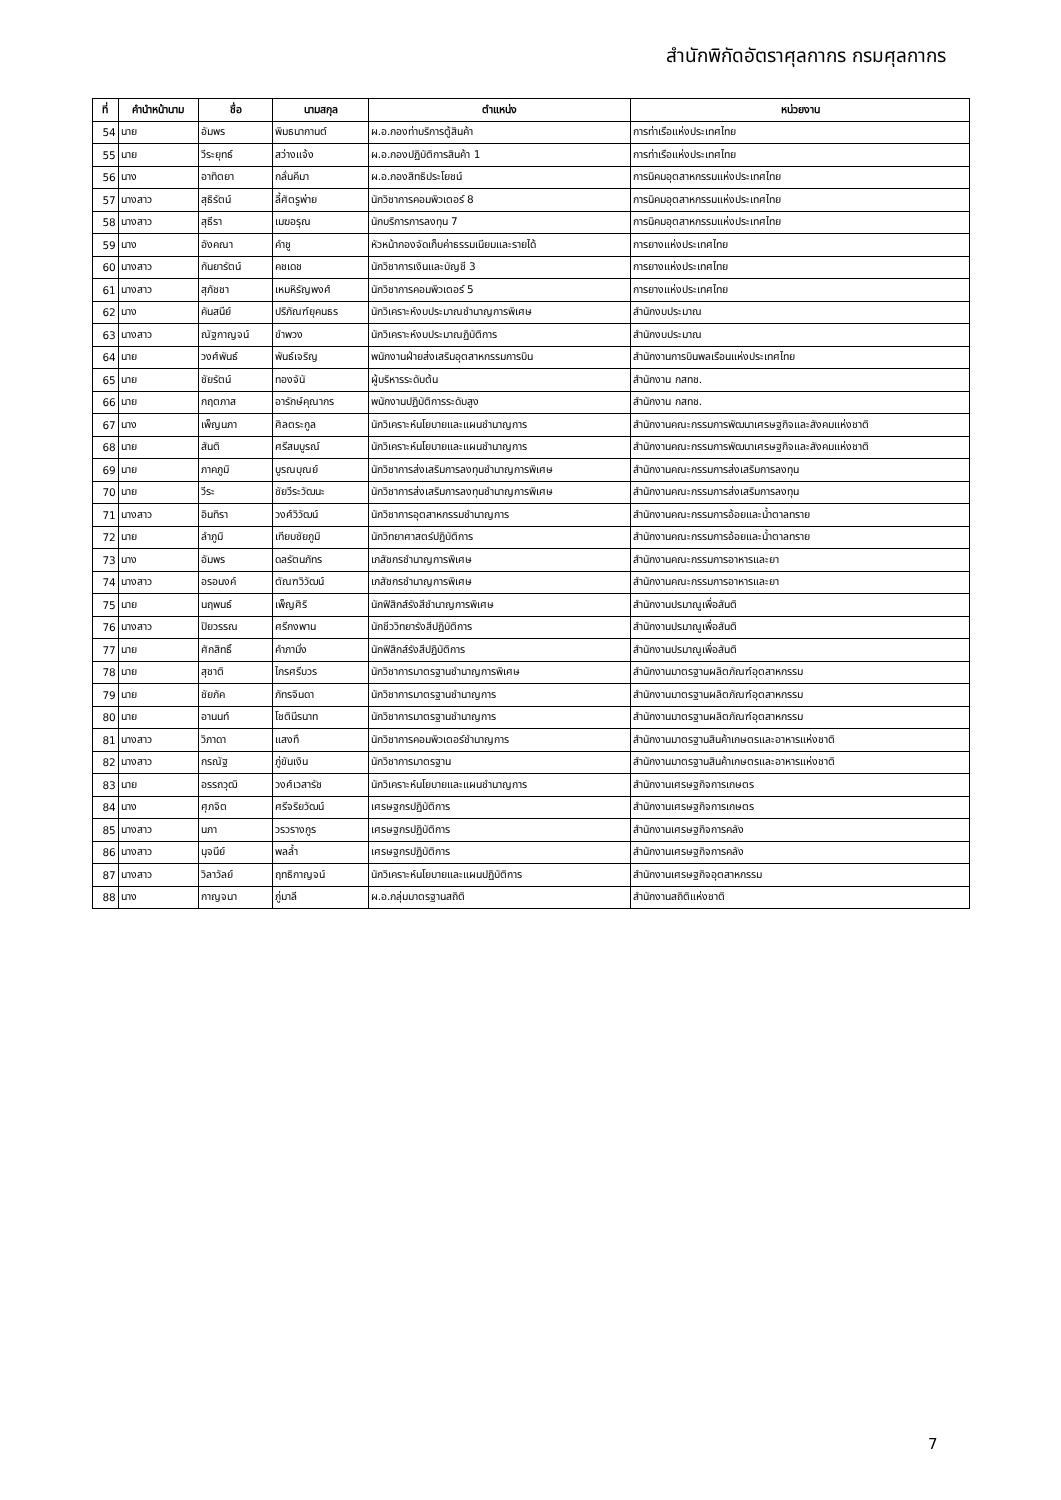สำนักพิกัดอัตราศุลกากร กรมศุลกากร
| ที่ | คำนำหน้านาม | ชื่อ | นามสกุล | ตำแหน่ง | หน่วยงาน |
| --- | --- | --- | --- | --- | --- |
| 54 | นาย | อัมพร | พิมธนากานต์ | ผ.อ.กองท่าบริการตู้สินค้า | การท่าเรือแห่งประเทศไทย |
| 55 | นาย | วีระยุทธ์ | สว่างแจ้ง | ผ.อ.กองปฏิบัติการสินค้า 1 | การท่าเรือแห่งประเทศไทย |
| 56 | นาง | อาทิตยา | กลั่นคีมา | ผ.อ.กองสิทธิประโยชน์ | การนิคมอุตสาหกรรมแห่งประเทศไทย |
| 57 | นางสาว | สุธิรัตน์ | ลี้ศัตรูพ่าย | นักวิชาการคอมพิวเตอร์ 8 | การนิคมอุตสาหกรรมแห่งประเทศไทย |
| 58 | นางสาว | สุธีรา | เมฆอรุณ | นักบริการการลงทุน 7 | การนิคมอุตสาหกรรมแห่งประเทศไทย |
| 59 | นาง | อังคณา | คำชู | หัวหน้ากองจัดเก็บค่าธรรมเนียมและรายได้ | การยางแห่งประเทศไทย |
| 60 | นางสาว | กันยารัตน์ | คชเดช | นักวิชาการเงินและบัญชี 3 | การยางแห่งประเทศไทย |
| 61 | นางสาว | สุภัชชา | เหมหิรัญพงศ์ | นักวิชาการคอมพิวเตอร์ 5 | การยางแห่งประเทศไทย |
| 62 | นาง | คันสนีย์ | ปริภัณฑ์ยุคนธร | นักวิเคราะห์งบประมาณชำนาญการพิเศษ | สำนักงบประมาณ |
| 63 | นางสาว | ณัฐกาญจน์ | ขำพวง | นักวิเคราะห์งบประมาณฏิบัติการ | สำนักงบประมาณ |
| 64 | นาย | วงศ์พันธ์ | พันธ์เจริญ | พนักงานฝ่ายส่งเสริมอุตสาหกรรมการบิน | สำนักงานการบินพลเรือนแห่งประเทศไทย |
| 65 | นาย | ชัยรัตน์ | ทองจันั | ผู้บริหารระดับต้น | สำนักงาน กสทช. |
| 66 | นาย | กฤตภาส | อารักษ์คุณากร | พนักงานปฏิบัติการระดับสูง | สำนักงาน กสทช. |
| 67 | นาง | เพ็ญนภา | ศิลตระกูล | นักวิเคราะห์นโยบายและแผนชำนาญการ | สำนักงานคณะกรรมการพัฒนาเศรษฐกิจและสังคมแห่งชาติ |
| 68 | นาย | สันติ | ศรีสมบูรณ์ | นักวิเคราะห์นโยบายและแผนชำนาญการ | สำนักงานคณะกรรมการพัฒนาเศรษฐกิจและสังคมแห่งชาติ |
| 69 | นาย | ภาคภูมิ | บูรณบุณย์ | นักวิชาการส่งเสริมการลงทุนชำนาญการพิเศษ | สำนักงานคณะกรรมการส่งเสริมการลงทุน |
| 70 | นาย | วีระ | ชัยวีระวัฒนะ | นักวิชาการส่งเสริมการลงทุนชำนาญการพิเศษ | สำนักงานคณะกรรมการส่งเสริมการลงทุน |
| 71 | นางสาว | อินทิรา | วงศ์วิวัฒน์ | นักวิชาการอุตสาหกรรมชำนาญการ | สำนักงานคณะกรรมการอ้อยและน้ำตาลทราย |
| 72 | นาย | ลำภูมิ | เทียบชัยภูมิ | นักวิทยาศาสตร์ปฏิบัติการ | สำนักงานคณะกรรมการอ้อยและน้ำตาลทราย |
| 73 | นาง | อัมพร | ดลรัตนภัทร | เภสัชกรชำนาญการพิเศษ | สำนักงานคณะกรรมการอาหารและยา |
| 74 | นางสาว | อรอนงค์ | ตัณฑวิวัฒน์ | เภสัชกรชำนาญการพิเศษ | สำนักงานคณะกรรมการอาหารและยา |
| 75 | นาย | นฤพนธ์ | เพ็ญศิริ | นักฟิสิกส์รังสีชำนาญการพิเศษ | สำนักงานปรมาณูเพื่อสันติ |
| 76 | นางสาว | ปิยวรรณ | ศรีกงพาน | นักชีววิทยารังสีปฏิบัติการ | สำนักงานปรมาณูเพื่อสันติ |
| 77 | นาย | ศักสิทธิ์ | คำภามิ่ง | นักฟิสิกส์รังสีปฏิบัติการ | สำนักงานปรมาณูเพื่อสันติ |
| 78 | นาย | สุชาติ | ไกรศรีบวร | นักวิชาการมาตรฐานชำนาญการพิเศษ | สำนักงานมาตรฐานผลิตภัณฑ์อุตสาหกรรม |
| 79 | นาย | ชัยภัค | ภัทรจินดา | นักวิชาการมาตรฐานชำนาญการ | สำนักงานมาตรฐานผลิตภัณฑ์อุตสาหกรรม |
| 80 | นาย | อานนท์ | โชตินีรนาท | นักวิชาการมาตรฐานชำนาญการ | สำนักงานมาตรฐานผลิตภัณฑ์อุตสาหกรรม |
| 81 | นางสาว | วิภาดา | แสงทึ | นักวิชาการคอมพิวเตอร์ชำนาญการ | สำนักงานมาตรฐานสินค้าเกษตรและอาหารแห่งชาติ |
| 82 | นางสาว | กรณัฐ | ภู่ขันเงิน | นักวิชาการมาตรฐาน | สำนักงานมาตรฐานสินค้าเกษตรและอาหารแห่งชาติ |
| 83 | นาย | อรรถวุฒิ | วงศ์เวสารัช | นักวิเคราะห์นโยบายและแผนชำนาญการ | สำนักงานเศรษฐกิจการเกษตร |
| 84 | นาง | ศุภจิต | ศรีจริยวัฒน์ | เศรษฐกรปฏิบัติการ | สำนักงานเศรษฐกิจการเกษตร |
| 85 | นางสาว | นภา | วรวรางกูร | เศรษฐกรปฏิบัติการ | สำนักงานเศรษฐกิจการคลัง |
| 86 | นางสาว | นุจนีย์ | พลล้ำ | เศรษฐกรปฏิบัติการ | สำนักงานเศรษฐกิจการคลัง |
| 87 | นางสาว | วิลาวัลย์ | ฤทธิกาญจน์ | นักวิเคราะห์นโยบายและแผนปฏิบัติการ | สำนักงานเศรษฐกิจอุตสาหกรรม |
| 88 | นาง | กาญจนา | ภู่มาลี | ผ.อ.กลุ่มมาตรฐานสถิติ | สำนักงานสถิติแห่งชาติ |
7